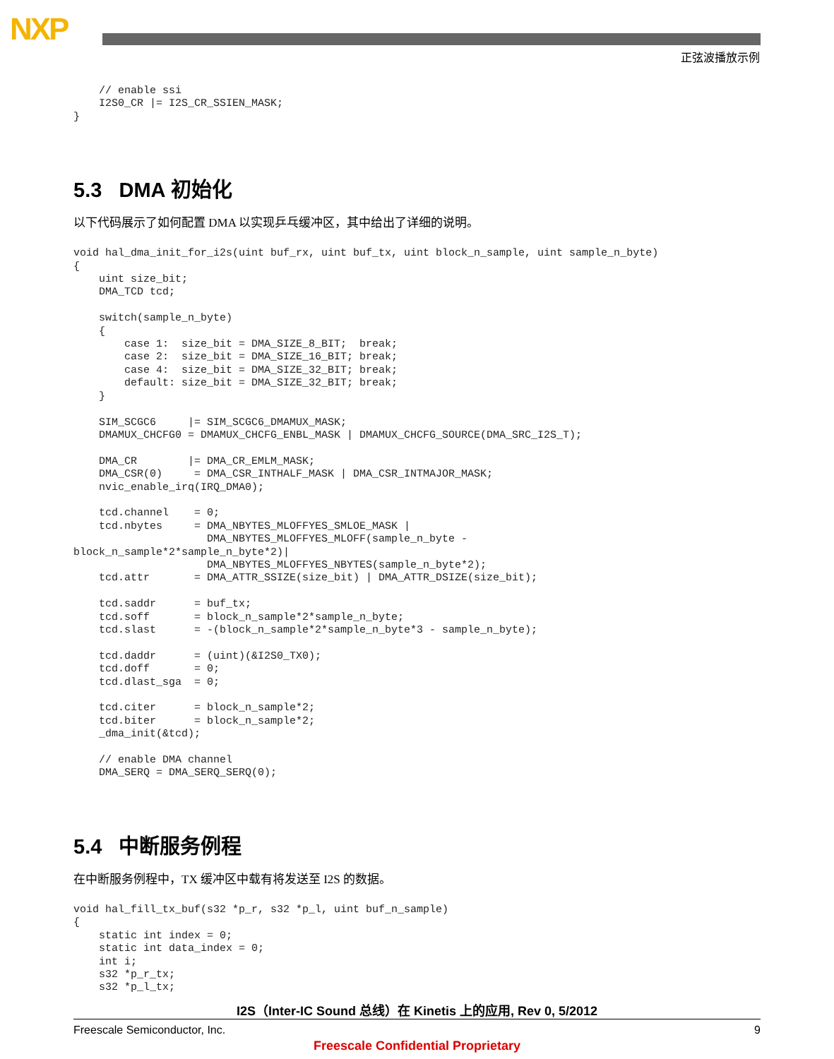NXP
正弦波播放示例
    // enable ssi
    I2S0_CR |= I2S_CR_SSIEN_MASK;
}
5.3 DMA 初始化
以下代码展示了如何配置 DMA 以实现乒乓缓冲区，其中给出了详细的说明。
void hal_dma_init_for_i2s(uint buf_rx, uint buf_tx, uint block_n_sample, uint sample_n_byte)
{
    uint size_bit;
    DMA_TCD tcd;

    switch(sample_n_byte)
    {
        case 1:  size_bit = DMA_SIZE_8_BIT;  break;
        case 2:  size_bit = DMA_SIZE_16_BIT; break;
        case 4:  size_bit = DMA_SIZE_32_BIT; break;
        default: size_bit = DMA_SIZE_32_BIT; break;
    }

    SIM_SCGC6     |= SIM_SCGC6_DMAMUX_MASK;
    DMAMUX_CHCFG0 = DMAMUX_CHCFG_ENBL_MASK | DMAMUX_CHCFG_SOURCE(DMA_SRC_I2S_T);

    DMA_CR        |= DMA_CR_EMLM_MASK;
    DMA_CSR(0)     = DMA_CSR_INTHALF_MASK | DMA_CSR_INTMAJOR_MASK;
    nvic_enable_irq(IRQ_DMA0);

    tcd.channel    = 0;
    tcd.nbytes     = DMA_NBYTES_MLOFFYES_SMLOE_MASK |
                     DMA_NBYTES_MLOFFYES_MLOFF(sample_n_byte -
block_n_sample*2*sample_n_byte*2)|
                     DMA_NBYTES_MLOFFYES_NBYTES(sample_n_byte*2);
    tcd.attr       = DMA_ATTR_SSIZE(size_bit) | DMA_ATTR_DSIZE(size_bit);

    tcd.saddr      = buf_tx;
    tcd.soff       = block_n_sample*2*sample_n_byte;
    tcd.slast      = -(block_n_sample*2*sample_n_byte*3 - sample_n_byte);

    tcd.daddr      = (uint)(&I2S0_TX0);
    tcd.doff       = 0;
    tcd.dlast_sga  = 0;

    tcd.citer      = block_n_sample*2;
    tcd.biter      = block_n_sample*2;
    _dma_init(&tcd);

    // enable DMA channel
    DMA_SERQ = DMA_SERQ_SERQ(0);
5.4 中断服务例程
在中断服务例程中，TX 缓冲区中载有将发送至 I2S 的数据。
void hal_fill_tx_buf(s32 *p_r, s32 *p_l, uint buf_n_sample)
{
    static int index = 0;
    static int data_index = 0;
    int i;
    s32 *p_r_tx;
    s32 *p_l_tx;
I2S（Inter-IC Sound 总线）在 Kinetis 上的应用, Rev 0, 5/2012
Freescale Semiconductor, Inc. 9
Freescale Confidential Proprietary